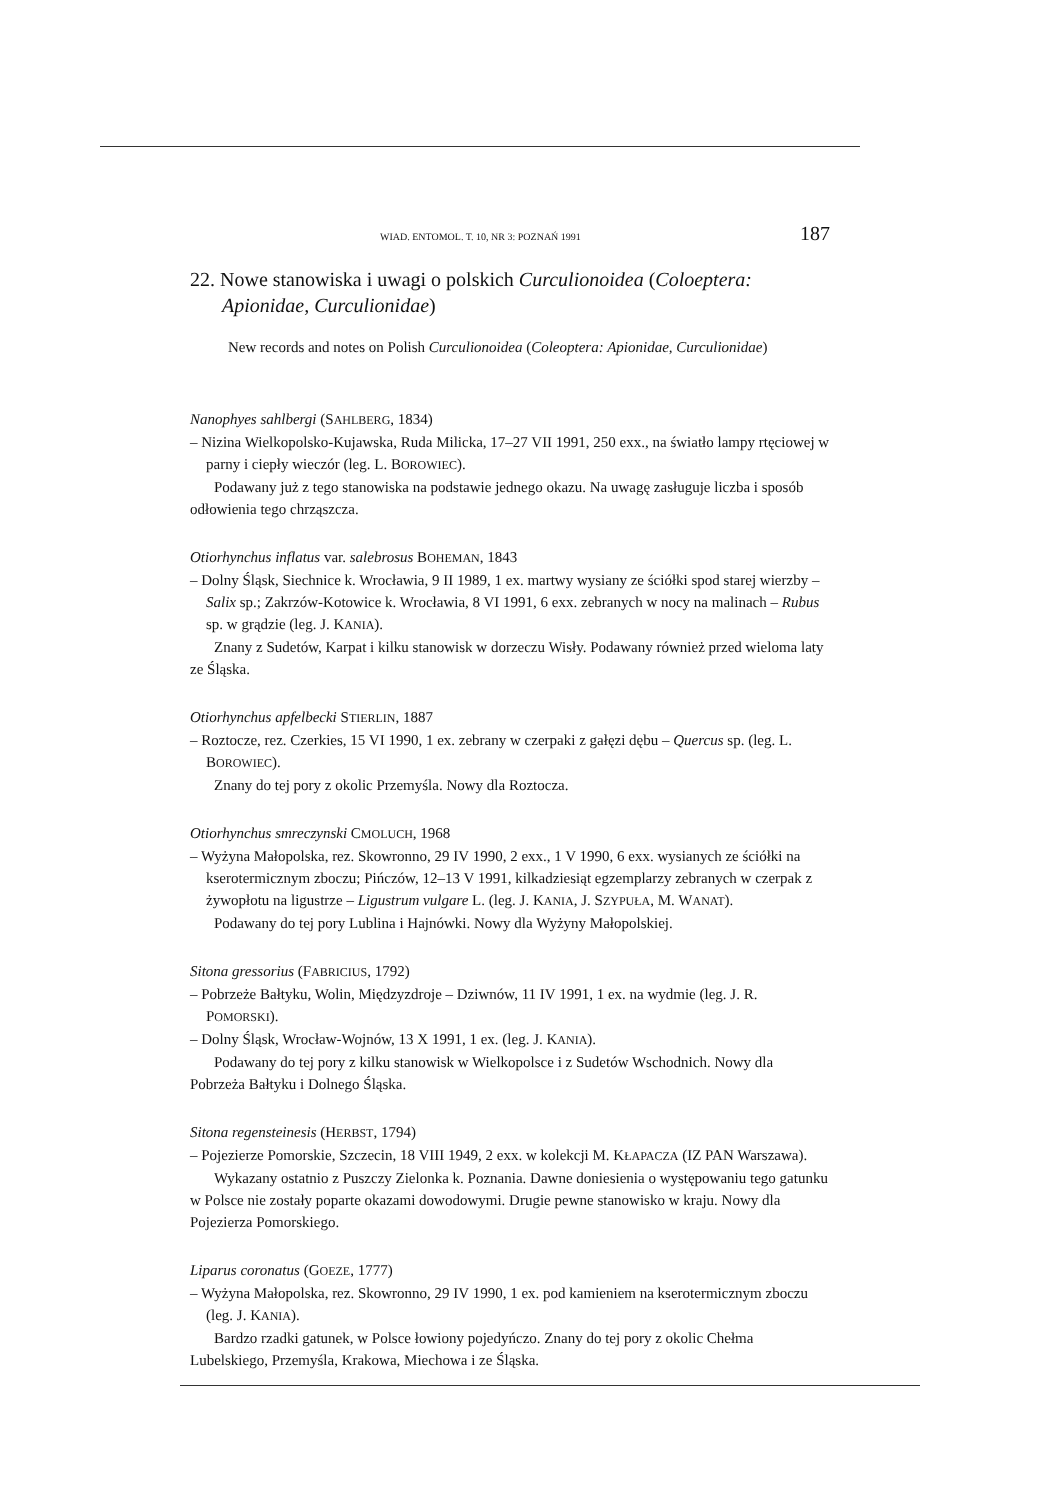WIAD. ENTOMOL. T. 10, NR 3: POZNAŃ 1991 187
22. Nowe stanowiska i uwagi o polskich Curculionoidea (Coloeptera: Apionidae, Curculionidae)
New records and notes on Polish Curculionoidea (Coleoptera: Apionidae, Curculionidae)
Nanophyes sahlbergi (SAHLBERG, 1834)
– Nizina Wielkopolsko-Kujawska, Ruda Milicka, 17–27 VII 1991, 250 exx., na światło lampy rtęciowej w parny i ciepły wieczór (leg. L. BOROWIEC).
Podawany już z tego stanowiska na podstawie jednego okazu. Na uwagę zasługuje liczba i sposób odłowienia tego chrząszcza.
Otiorhynchus inflatus var. salebrosus BOHEMAN, 1843
– Dolny Śląsk, Siechnice k. Wrocławia, 9 II 1989, 1 ex. martwy wysiany ze ściółki spod starej wierzby – Salix sp.; Zakrzów-Kotowice k. Wrocławia, 8 VI 1991, 6 exx. zebranych w nocy na malinach – Rubus sp. w grądzie (leg. J. KANIA).
Znany z Sudetów, Karpat i kilku stanowisk w dorzeczu Wisły. Podawany również przed wieloma laty ze Śląska.
Otiorhynchus apfelbecki STIERLIN, 1887
– Roztocze, rez. Czerkies, 15 VI 1990, 1 ex. zebrany w czerpaki z gałęzi dębu – Quercus sp. (leg. L. BOROWIEC).
Znany do tej pory z okolic Przemyśla. Nowy dla Roztocza.
Otiorhynchus smreczynski CMOLUCH, 1968
– Wyżyna Małopolska, rez. Skowronno, 29 IV 1990, 2 exx., 1 V 1990, 6 exx. wysianych ze ściółki na kserotermicznym zboczu; Pińczów, 12–13 V 1991, kilkadziesiąt egzemplarzy zebranych w czerpak z żywopłotu na ligustrze – Ligustrum vulgare L. (leg. J. KANIA, J. SZYPUŁA, M. WANAT).
Podawany do tej pory Lublina i Hajnówki. Nowy dla Wyżyny Małopolskiej.
Sitona gressorius (FABRICIUS, 1792)
– Pobrzeże Bałtyku, Wolin, Międzyzdroje – Dziwnów, 11 IV 1991, 1 ex. na wydmie (leg. J. R. POMORSKI).
– Dolny Śląsk, Wrocław-Wojnów, 13 X 1991, 1 ex. (leg. J. KANIA).
Podawany do tej pory z kilku stanowisk w Wielkopolsce i z Sudetów Wschodnich. Nowy dla Pobrzeża Bałtyku i Dolnego Śląska.
Sitona regensteinesis (HERBST, 1794)
– Pojezierze Pomorskie, Szczecin, 18 VIII 1949, 2 exx. w kolekcji M. KŁAPACZA (IZ PAN Warszawa).
Wykazany ostatnio z Puszczy Zielonka k. Poznania. Dawne doniesienia o występowaniu tego gatunku w Polsce nie zostały poparte okazami dowodowymi. Drugie pewne stanowisko w kraju. Nowy dla Pojezierza Pomorskiego.
Liparus coronatus (GOEZE, 1777)
– Wyżyna Małopolska, rez. Skowronno, 29 IV 1990, 1 ex. pod kamieniem na kserotermicznym zboczu (leg. J. KANIA).
Bardzo rzadki gatunek, w Polsce łowiony pojedyńczo. Znany do tej pory z okolic Chełma Lubelskiego, Przemyśla, Krakowa, Miechowa i ze Śląska.